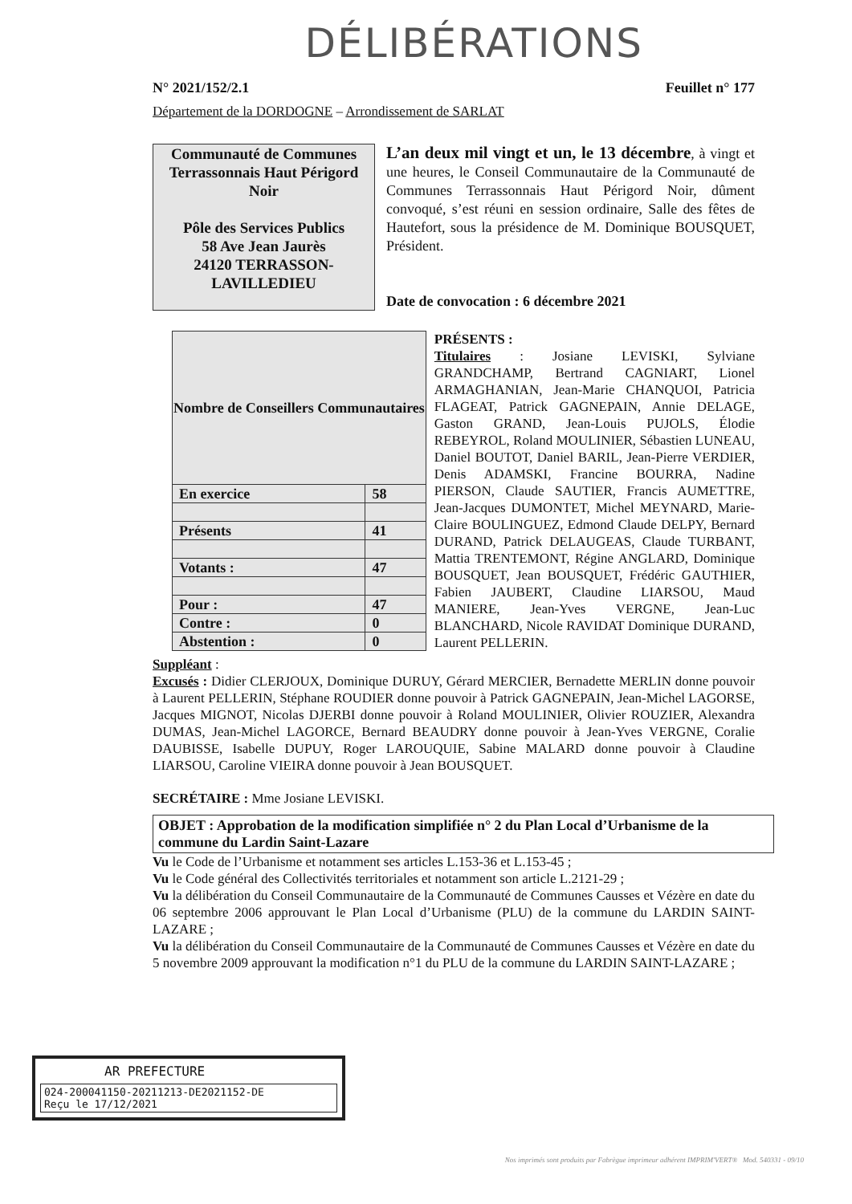DÉLIBÉRATIONS
N° 2021/152/2.1 Feuillet n° 177
Département de la DORDOGNE – Arrondissement de SARLAT
Communauté de Communes Terrassonnais Haut Périgord Noir
Pôle des Services Publics
58 Ave Jean Jaurès
24120 TERRASSON-LAVILLEDIEU
L’an deux mil vingt et un, le 13 décembre, à vingt et une heures, le Conseil Communautaire de la Communauté de Communes Terrassonnais Haut Périgord Noir, dûment convoqué, s’est réuni en session ordinaire, Salle des fêtes de Hautefort, sous la présidence de M. Dominique BOUSQUET, Président.
Date de convocation : 6 décembre 2021
| Nombre de Conseillers Communautaires | |
| --- | --- |
| En exercice | 58 |
| Présents | 41 |
| Votants : | 47 |
| Pour : | 47 |
| Contre : | 0 |
| Abstention : | 0 |
PRÉSENTS :
Titulaires : Josiane LEVISKI, Sylviane GRANDCHAMP, Bertrand CAGNIART, Lionel ARMAGHANIAN, Jean-Marie CHANQUOI, Patricia FLAGEAT, Patrick GAGNEPAIN, Annie DELAGE, Gaston GRAND, Jean-Louis PUJOLS, Élodie REBEYROL, Roland MOULINIER, Sébastien LUNEAU, Daniel BOUTOT, Daniel BARIL, Jean-Pierre VERDIER, Denis ADAMSKI, Francine BOURRA, Nadine PIERSON, Claude SAUTIER, Francis AUMETTRE, Jean-Jacques DUMONTET, Michel MEYNARD, Marie-Claire BOULINGUEZ, Edmond Claude DELPY, Bernard DURAND, Patrick DELAUGEAS, Claude TURBANT, Mattia TRENTEMONT, Régine ANGLARD, Dominique BOUSQUET, Jean BOUSQUET, Frédéric GAUTHIER, Fabien JAUBERT, Claudine LIARSOU, Maud MANIERE, Jean-Yves VERGNE, Jean-Luc BLANCHARD, Nicole RAVIDAT Dominique DURAND, Laurent PELLERIN.
Suppléant :
Excusés : Didier CLERJOUX, Dominique DURUY, Gérard MERCIER, Bernadette MERLIN donne pouvoir à Laurent PELLERIN, Stéphane ROUDIER donne pouvoir à Patrick GAGNEPAIN, Jean-Michel LAGORSE, Jacques MIGNOT, Nicolas DJERBI donne pouvoir à Roland MOULINIER, Olivier ROUZIER, Alexandra DUMAS, Jean-Michel LAGORCE, Bernard BEAUDRY donne pouvoir à Jean-Yves VERGNE, Coralie DAUBISSE, Isabelle DUPUY, Roger LAROUQUIE, Sabine MALARD donne pouvoir à Claudine LIARSOU, Caroline VIEIRA donne pouvoir à Jean BOUSQUET.
SECRÉTAIRE : Mme Josiane LEVISKI.
OBJET : Approbation de la modification simplifiée n° 2 du Plan Local d’Urbanisme de la commune du Lardin Saint-Lazare
Vu le Code de l’Urbanisme et notamment ses articles L.153-36 et L.153-45 ;
Vu le Code général des Collectivités territoriales et notamment son article L.2121-29 ;
Vu la délibération du Conseil Communautaire de la Communauté de Communes Causses et Vézère en date du 06 septembre 2006 approuvant le Plan Local d’Urbanisme (PLU) de la commune du LARDIN SAINT-LAZARE ;
Vu la délibération du Conseil Communautaire de la Communauté de Communes Causses et Vézère en date du 5 novembre 2009 approuvant la modification n°1 du PLU de la commune du LARDIN SAINT-LAZARE ;
AR PREFECTURE
024-200041150-20211213-DE2021152-DE
Reçu le 17/12/2021
Nos imprimés sont produits par Fabrègue imprimeur adhérent IMPRIM'VERT® Mod. 540331 - 09/10